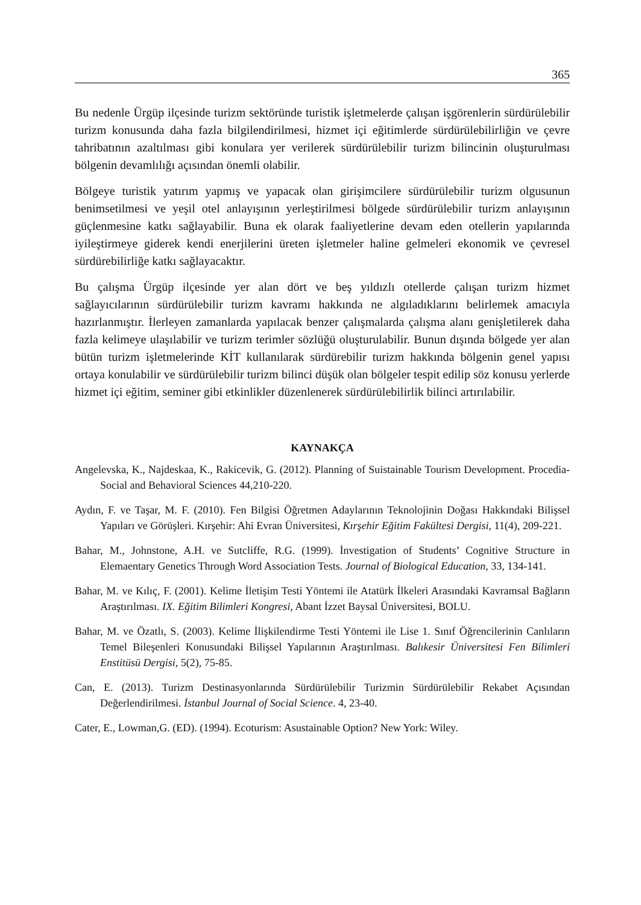365
Bu nedenle Ürgüp ilçesinde turizm sektöründe turistik işletmelerde çalışan işgörenlerin sürdürülebilir turizm konusunda daha fazla bilgilendirilmesi, hizmet içi eğitimlerde sürdürülebilirliğin ve çevre tahribatının azaltılması gibi konulara yer verilerek sürdürülebilir turizm bilincinin oluşturulması bölgenin devamlılığı açısından önemli olabilir.
Bölgeye turistik yatırım yapmış ve yapacak olan girişimcilere sürdürülebilir turizm olgusunun benimsetilmesi ve yeşil otel anlayışının yerleştirilmesi bölgede sürdürülebilir turizm anlayışının güçlenmesine katkı sağlayabilir. Buna ek olarak faaliyetlerine devam eden otellerin yapılarında iyileştirmeye giderek kendi enerjilerini üreten işletmeler haline gelmeleri ekonomik ve çevresel sürdürebilirliğe katkı sağlayacaktır.
Bu çalışma Ürgüp ilçesinde yer alan dört ve beş yıldızlı otellerde çalışan turizm hizmet sağlayıcılarının sürdürülebilir turizm kavramı hakkında ne algıladıklarını belirlemek amacıyla hazırlanmıştır. İlerleyen zamanlarda yapılacak benzer çalışmalarda çalışma alanı genişletilerek daha fazla kelimeye ulaşılabilir ve turizm terimler sözlüğü oluşturulabilir. Bunun dışında bölgede yer alan bütün turizm işletmelerinde KİT kullanılarak sürdürebilir turizm hakkında bölgenin genel yapısı ortaya konulabilir ve sürdürülebilir turizm bilinci düşük olan bölgeler tespit edilip söz konusu yerlerde hizmet içi eğitim, seminer gibi etkinlikler düzenlenerek sürdürülebilirlik bilinci artırılabilir.
KAYNAKÇA
Angelevska, K., Najdeskaa, K., Rakicevik, G. (2012). Planning of Suistainable Tourism Development. Procedia-Social and Behavioral Sciences 44,210-220.
Aydın, F. ve Taşar, M. F. (2010). Fen Bilgisi Öğretmen Adaylarının Teknolojinin Doğası Hakkındaki Bilişsel Yapıları ve Görüşleri. Kırşehir: Ahi Evran Üniversitesi, Kırşehir Eğitim Fakültesi Dergisi, 11(4), 209-221.
Bahar, M., Johnstone, A.H. ve Sutcliffe, R.G. (1999). İnvestigation of Students’ Cognitive Structure in Elemaentary Genetics Through Word Association Tests. Journal of Biological Education, 33, 134-141.
Bahar, M. ve Kılıç, F. (2001). Kelime İletişim Testi Yöntemi ile Atatürk İlkeleri Arasındaki Kavramsal Bağların Araştırılması. IX. Eğitim Bilimleri Kongresi, Abant İzzet Baysal Üniversitesi, BOLU.
Bahar, M. ve Özatlı, S. (2003). Kelime İlişkilendirme Testi Yöntemi ile Lise 1. Sınıf Öğrencilerinin Canlıların Temel Bileşenleri Konusundaki Bilişsel Yapılarının Araştırılması. Balıkesir Üniversitesi Fen Bilimleri Enstitüsü Dergisi, 5(2), 75-85.
Can, E. (2013). Turizm Destinasyonlarında Sürdürülebilir Turizmin Sürdürülebilir Rekabet Açısından Değerlendirilmesi. İstanbul Journal of Social Science. 4, 23-40.
Cater, E., Lowman,G. (ED). (1994). Ecoturism: Asustainable Option? New York: Wiley.